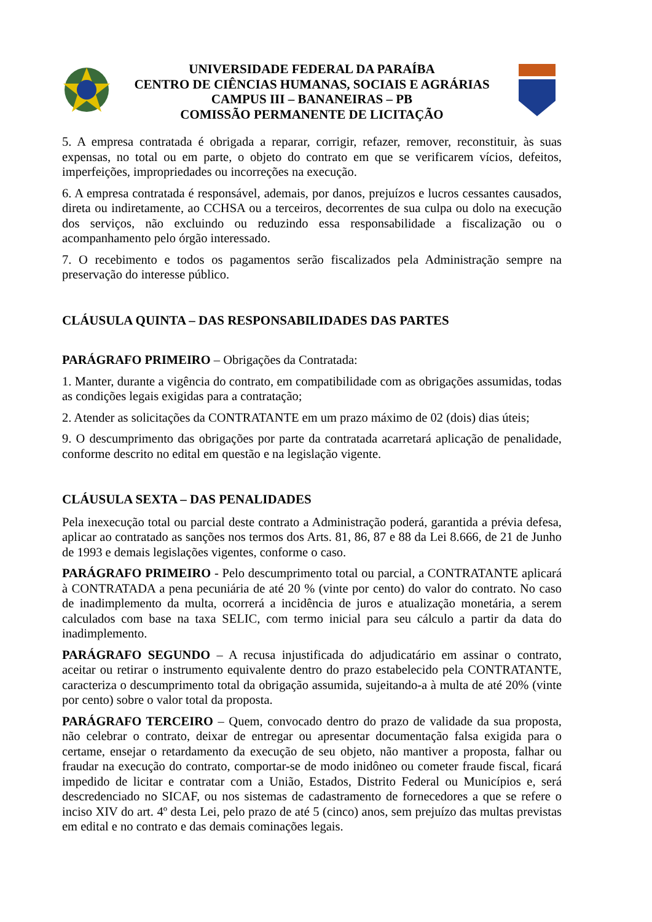UNIVERSIDADE FEDERAL DA PARAÍBA
CENTRO DE CIÊNCIAS HUMANAS, SOCIAIS E AGRÁRIAS
CAMPUS III – BANANEIRAS – PB
COMISSÃO PERMANENTE DE LICITAÇÃO
5. A empresa contratada é obrigada a reparar, corrigir, refazer, remover, reconstituir, às suas expensas, no total ou em parte, o objeto do contrato em que se verificarem vícios, defeitos, imperfeições, impropriedades ou incorreções na execução.
6. A empresa contratada é responsável, ademais, por danos, prejuízos e lucros cessantes causados, direta ou indiretamente, ao CCHSA ou a terceiros, decorrentes de sua culpa ou dolo na execução dos serviços, não excluindo ou reduzindo essa responsabilidade a fiscalização ou o acompanhamento pelo órgão interessado.
7. O recebimento e todos os pagamentos serão fiscalizados pela Administração sempre na preservação do interesse público.
CLÁUSULA QUINTA – DAS RESPONSABILIDADES DAS PARTES
PARÁGRAFO PRIMEIRO – Obrigações da Contratada:
1. Manter, durante a vigência do contrato, em compatibilidade com as obrigações assumidas, todas as condições legais exigidas para a contratação;
2. Atender as solicitações da CONTRATANTE em um prazo máximo de 02 (dois) dias úteis;
9. O descumprimento das obrigações por parte da contratada acarretará aplicação de penalidade, conforme descrito no edital em questão e na legislação vigente.
CLÁUSULA SEXTA – DAS PENALIDADES
Pela inexecução total ou parcial deste contrato a Administração poderá, garantida a prévia defesa, aplicar ao contratado as sanções nos termos dos Arts. 81, 86, 87 e 88 da Lei 8.666, de 21 de Junho de 1993 e demais legislações vigentes, conforme o caso.
PARÁGRAFO PRIMEIRO - Pelo descumprimento total ou parcial, a CONTRATANTE aplicará à CONTRATADA a pena pecuniária de até 20 % (vinte por cento) do valor do contrato. No caso de inadimplemento da multa, ocorrerá a incidência de juros e atualização monetária, a serem calculados com base na taxa SELIC, com termo inicial para seu cálculo a partir da data do inadimplemento.
PARÁGRAFO SEGUNDO – A recusa injustificada do adjudicatário em assinar o contrato, aceitar ou retirar o instrumento equivalente dentro do prazo estabelecido pela CONTRATANTE, caracteriza o descumprimento total da obrigação assumida, sujeitando-a à multa de até 20% (vinte por cento) sobre o valor total da proposta.
PARÁGRAFO TERCEIRO – Quem, convocado dentro do prazo de validade da sua proposta, não celebrar o contrato, deixar de entregar ou apresentar documentação falsa exigida para o certame, ensejar o retardamento da execução de seu objeto, não mantiver a proposta, falhar ou fraudar na execução do contrato, comportar-se de modo inidôneo ou cometer fraude fiscal, ficará impedido de licitar e contratar com a União, Estados, Distrito Federal ou Municípios e, será descredenciado no SICAF, ou nos sistemas de cadastramento de fornecedores a que se refere o inciso XIV do art. 4º desta Lei, pelo prazo de até 5 (cinco) anos, sem prejuízo das multas previstas em edital e no contrato e das demais cominações legais.